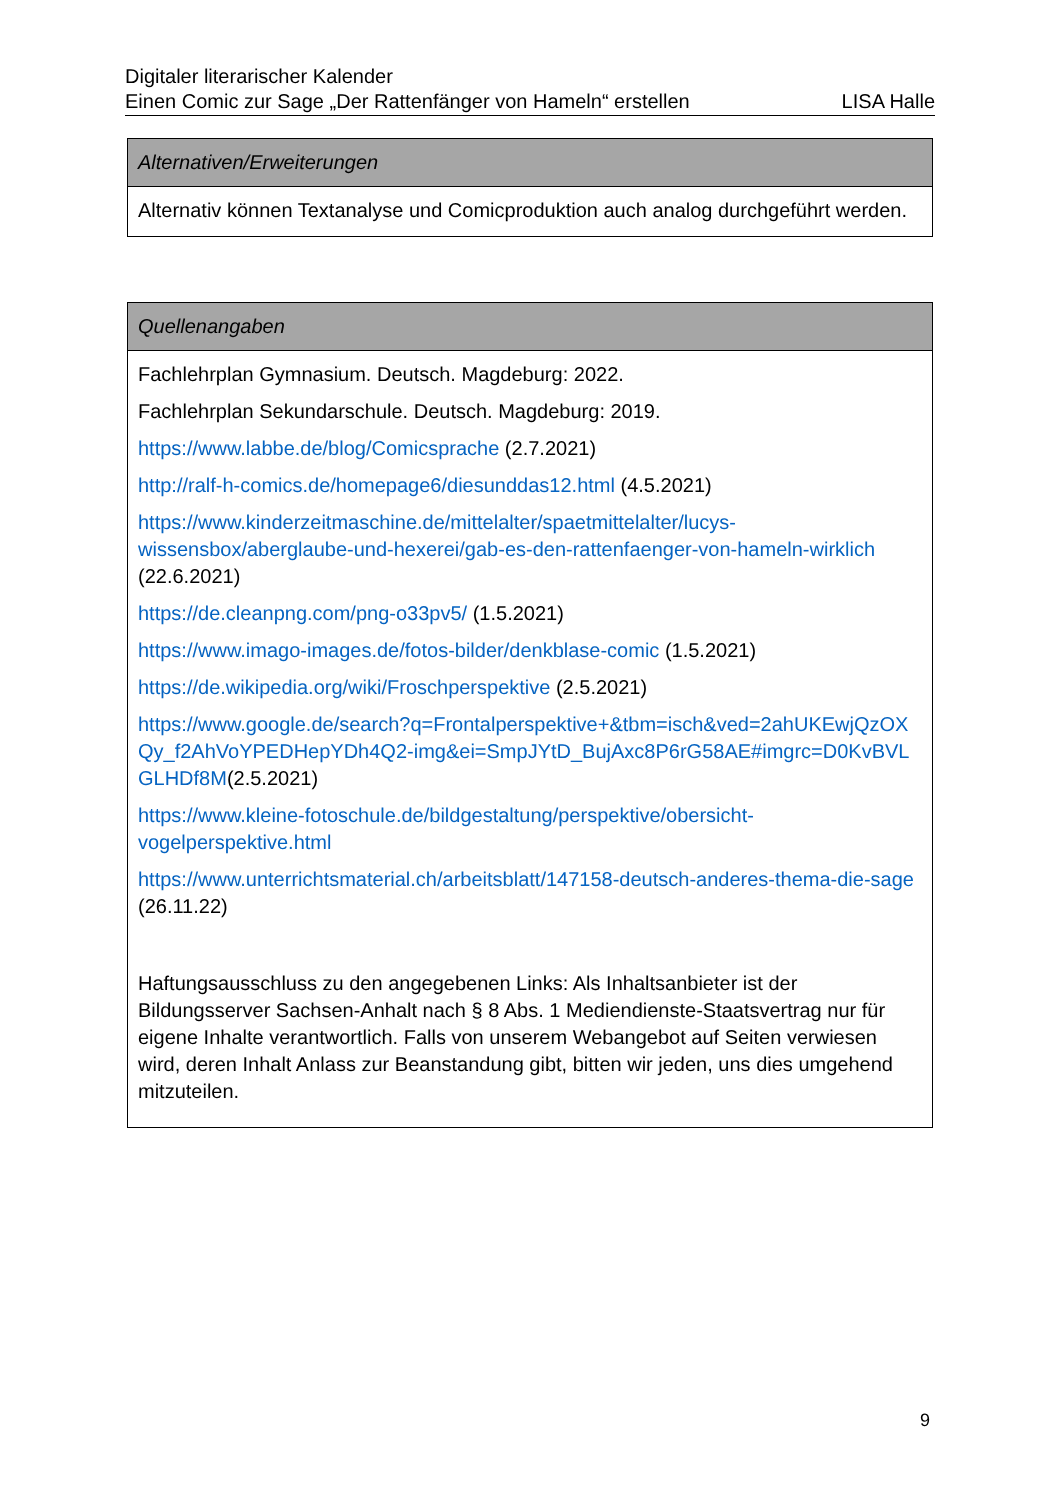Digitaler literarischer Kalender
Einen Comic zur Sage „Der Rattenfänger von Hameln“ erstellen LISA Halle
| Alternativen/Erweiterungen |
| --- |
| Alternativ können Textanalyse und Comicproduktion auch analog durchgeführt werden. |
| Quellenangaben |
| --- |
| Fachlehrplan Gymnasium. Deutsch. Magdeburg: 2022. Fachlehrplan Sekundarschule. Deutsch. Magdeburg: 2019. https://www.labbe.de/blog/Comicsprache (2.7.2021) http://ralf-h-comics.de/homepage6/diesunddas12.html (4.5.2021) https://www.kinderzeitmaschine.de/mittelalter/spaetmittelalter/lucys-wissensbox/aberglaube-und-hexerei/gab-es-den-rattenfaenger-von-hameln-wirklich (22.6.2021) https://de.cleanpng.com/png-o33pv5/ (1.5.2021) https://www.imago-images.de/fotos-bilder/denkblase-comic (1.5.2021) https://de.wikipedia.org/wiki/Froschperspektive (2.5.2021) https://www.google.de/search?q=Frontalperspektive+&tbm=isch&ved=2ahUKEwjQzOXQy_f2AhVoYPEDHepYDh4Q2-img&ei=SmpJYtD_BujAxc8P6rG58AE#imgrc=D0KvBVLGLHDf8M (2.5.2021) https://www.kleine-fotoschule.de/bildgestaltung/perspektive/obersicht-vogelperspektive.html https://www.unterrichtsmaterial.ch/arbeitsblatt/147158-deutsch-anderes-thema-die-sage (26.11.22) Haftungsausschluss zu den angegebenen Links: Als Inhaltsanbieter ist der Bildungsserver Sachsen-Anhalt nach § 8 Abs. 1 Mediendienste-Staatsvertrag nur für eigene Inhalte verantwortlich. Falls von unserem Webangebot auf Seiten verwiesen wird, deren Inhalt Anlass zur Beanstandung gibt, bitten wir jeden, uns dies umgehend mitzuteilen. |
9